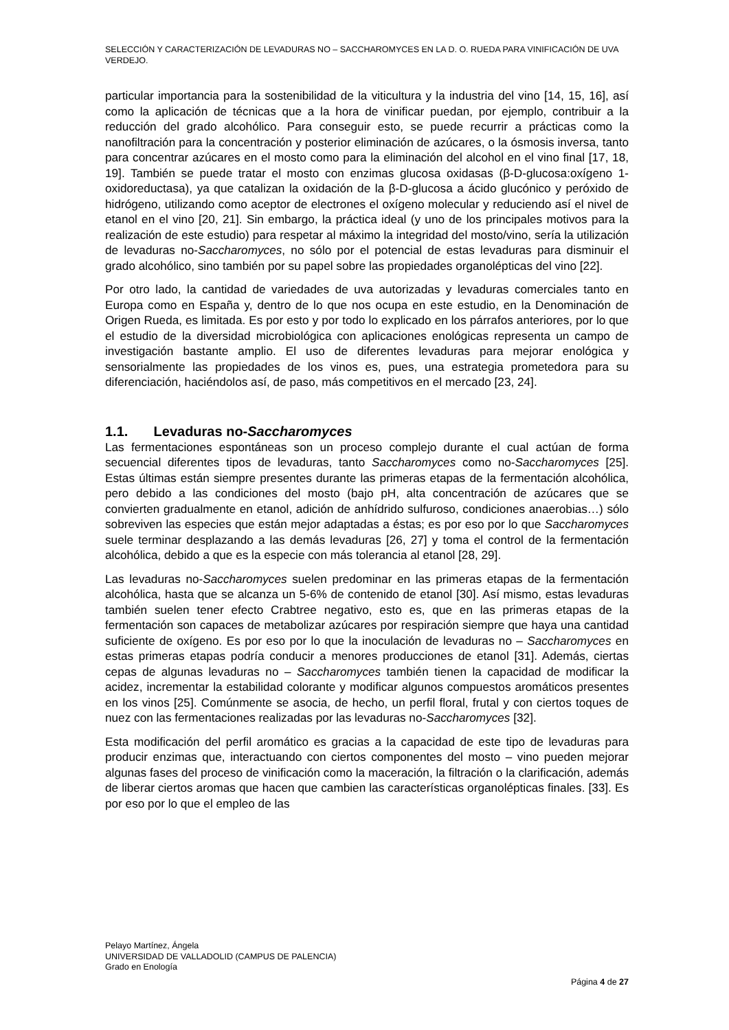SELECCIÓN Y CARACTERIZACIÓN DE LEVADURAS NO – SACCHAROMYCES EN LA D. O. RUEDA PARA VINIFICACIÓN DE UVA VERDEJO.
particular importancia para la sostenibilidad de la viticultura y la industria del vino [14, 15, 16], así como la aplicación de técnicas que a la hora de vinificar puedan, por ejemplo, contribuir a la reducción del grado alcohólico. Para conseguir esto, se puede recurrir a prácticas como la nanofiltración para la concentración y posterior eliminación de azúcares, o la ósmosis inversa, tanto para concentrar azúcares en el mosto como para la eliminación del alcohol en el vino final [17, 18, 19]. También se puede tratar el mosto con enzimas glucosa oxidasas (β-D-glucosa:oxígeno 1-oxidoreductasa), ya que catalizan la oxidación de la β-D-glucosa a ácido glucónico y peróxido de hidrógeno, utilizando como aceptor de electrones el oxígeno molecular y reduciendo así el nivel de etanol en el vino [20, 21]. Sin embargo, la práctica ideal (y uno de los principales motivos para la realización de este estudio) para respetar al máximo la integridad del mosto/vino, sería la utilización de levaduras no-Saccharomyces, no sólo por el potencial de estas levaduras para disminuir el grado alcohólico, sino también por su papel sobre las propiedades organolépticas del vino [22].
Por otro lado, la cantidad de variedades de uva autorizadas y levaduras comerciales tanto en Europa como en España y, dentro de lo que nos ocupa en este estudio, en la Denominación de Origen Rueda, es limitada. Es por esto y por todo lo explicado en los párrafos anteriores, por lo que el estudio de la diversidad microbiológica con aplicaciones enológicas representa un campo de investigación bastante amplio. El uso de diferentes levaduras para mejorar enológica y sensorialmente las propiedades de los vinos es, pues, una estrategia prometedora para su diferenciación, haciéndolos así, de paso, más competitivos en el mercado [23, 24].
1.1. Levaduras no-Saccharomyces
Las fermentaciones espontáneas son un proceso complejo durante el cual actúan de forma secuencial diferentes tipos de levaduras, tanto Saccharomyces como no-Saccharomyces [25]. Estas últimas están siempre presentes durante las primeras etapas de la fermentación alcohólica, pero debido a las condiciones del mosto (bajo pH, alta concentración de azúcares que se convierten gradualmente en etanol, adición de anhídrido sulfuroso, condiciones anaerobias…) sólo sobreviven las especies que están mejor adaptadas a éstas; es por eso por lo que Saccharomyces suele terminar desplazando a las demás levaduras [26, 27] y toma el control de la fermentación alcohólica, debido a que es la especie con más tolerancia al etanol [28, 29].
Las levaduras no-Saccharomyces suelen predominar en las primeras etapas de la fermentación alcohólica, hasta que se alcanza un 5-6% de contenido de etanol [30]. Así mismo, estas levaduras también suelen tener efecto Crabtree negativo, esto es, que en las primeras etapas de la fermentación son capaces de metabolizar azúcares por respiración siempre que haya una cantidad suficiente de oxígeno. Es por eso por lo que la inoculación de levaduras no – Saccharomyces en estas primeras etapas podría conducir a menores producciones de etanol [31]. Además, ciertas cepas de algunas levaduras no – Saccharomyces también tienen la capacidad de modificar la acidez, incrementar la estabilidad colorante y modificar algunos compuestos aromáticos presentes en los vinos [25]. Comúnmente se asocia, de hecho, un perfil floral, frutal y con ciertos toques de nuez con las fermentaciones realizadas por las levaduras no-Saccharomyces [32].
Esta modificación del perfil aromático es gracias a la capacidad de este tipo de levaduras para producir enzimas que, interactuando con ciertos componentes del mosto – vino pueden mejorar algunas fases del proceso de vinificación como la maceración, la filtración o la clarificación, además de liberar ciertos aromas que hacen que cambien las características organolépticas finales. [33]. Es por eso por lo que el empleo de las
Pelayo Martínez, Ángela
UNIVERSIDAD DE VALLADOLID (CAMPUS DE PALENCIA)
Grado en Enología
Página 4 de 27